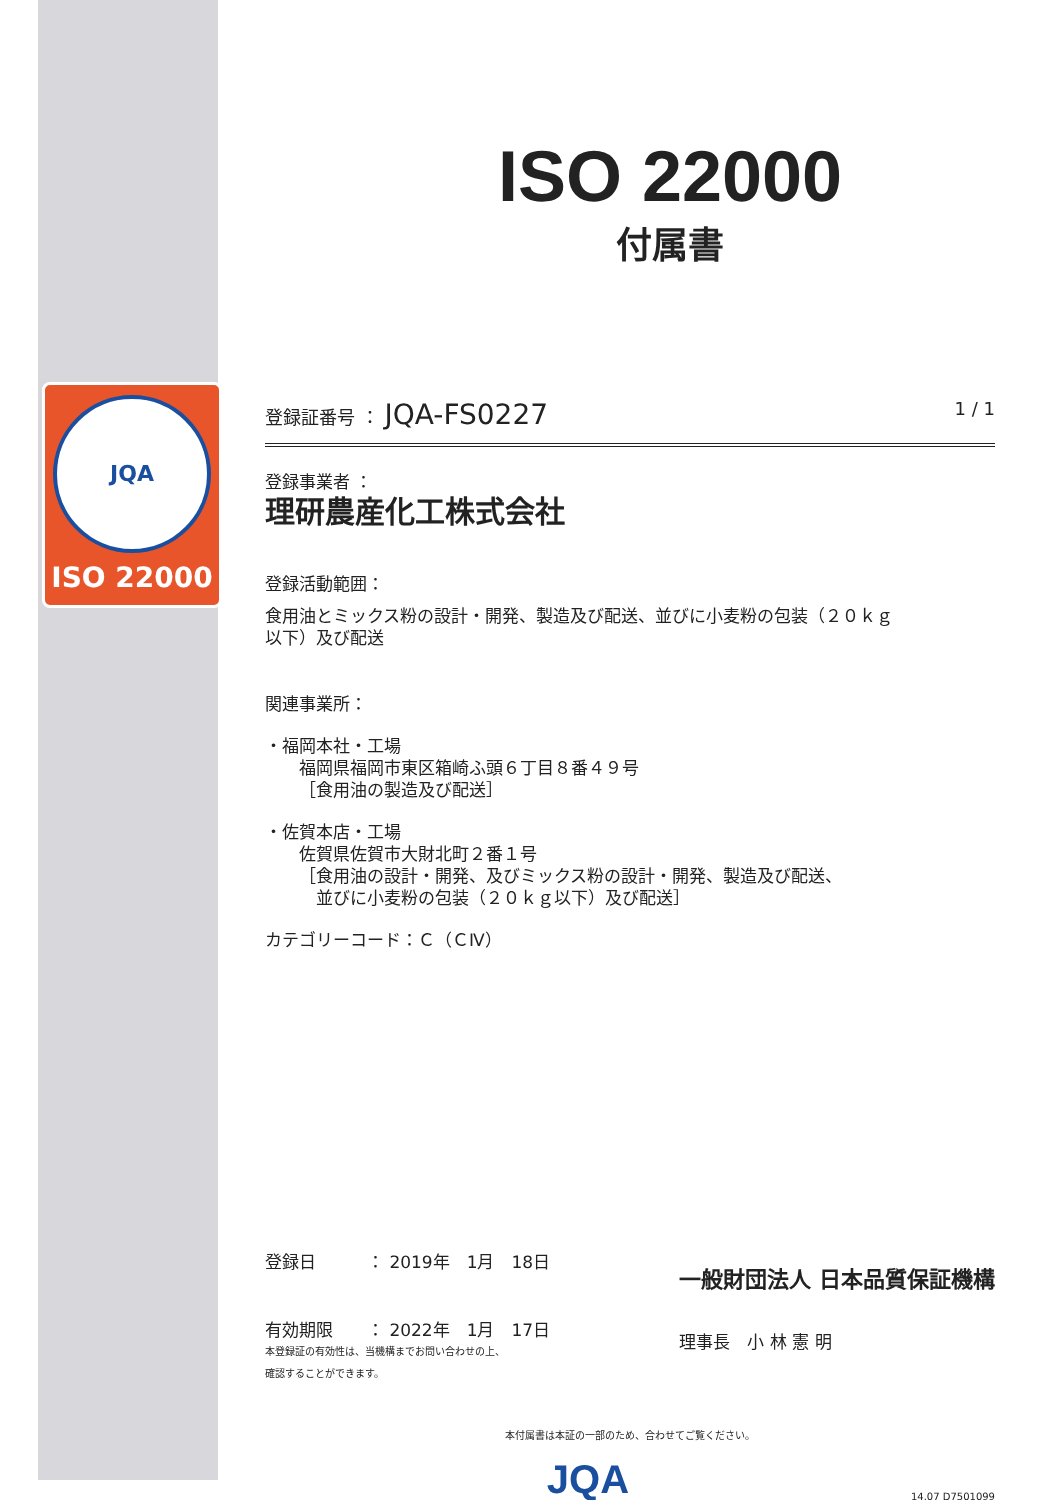JQA
ISO 22000
ISO 22000
付属書
登録証番号 ： JQA-FS0227 1 / 1
登録事業者 ：
理研農産化工株式会社
登録活動範囲：
食用油とミックス粉の設計・開発、製造及び配送、並びに小麦粉の包装（２０ｋｇ
以下）及び配送
関連事業所：
・福岡本社・工場
  福岡県福岡市東区箱崎ふ頭６丁目８番４９号
  ［食用油の製造及び配送］
・佐賀本店・工場
  佐賀県佐賀市大財北町２番１号
  ［食用油の設計・開発、及びミックス粉の設計・開発、製造及び配送、
   並びに小麦粉の包装（２０ｋｇ以下）及び配送］
カテゴリーコード：Ｃ（ＣⅣ）
登録日   ： 2019年　1月　18日
有効期限  ： 2022年　1月　17日
本登録証の有効性は、当機構までお問い合わせの上、
確認することができます。
一般財団法人 日本品質保証機構
理事長　小 林 憲 明
本付属書は本証の一部のため、合わせてご覧ください。
JQA 14.07 D7501099